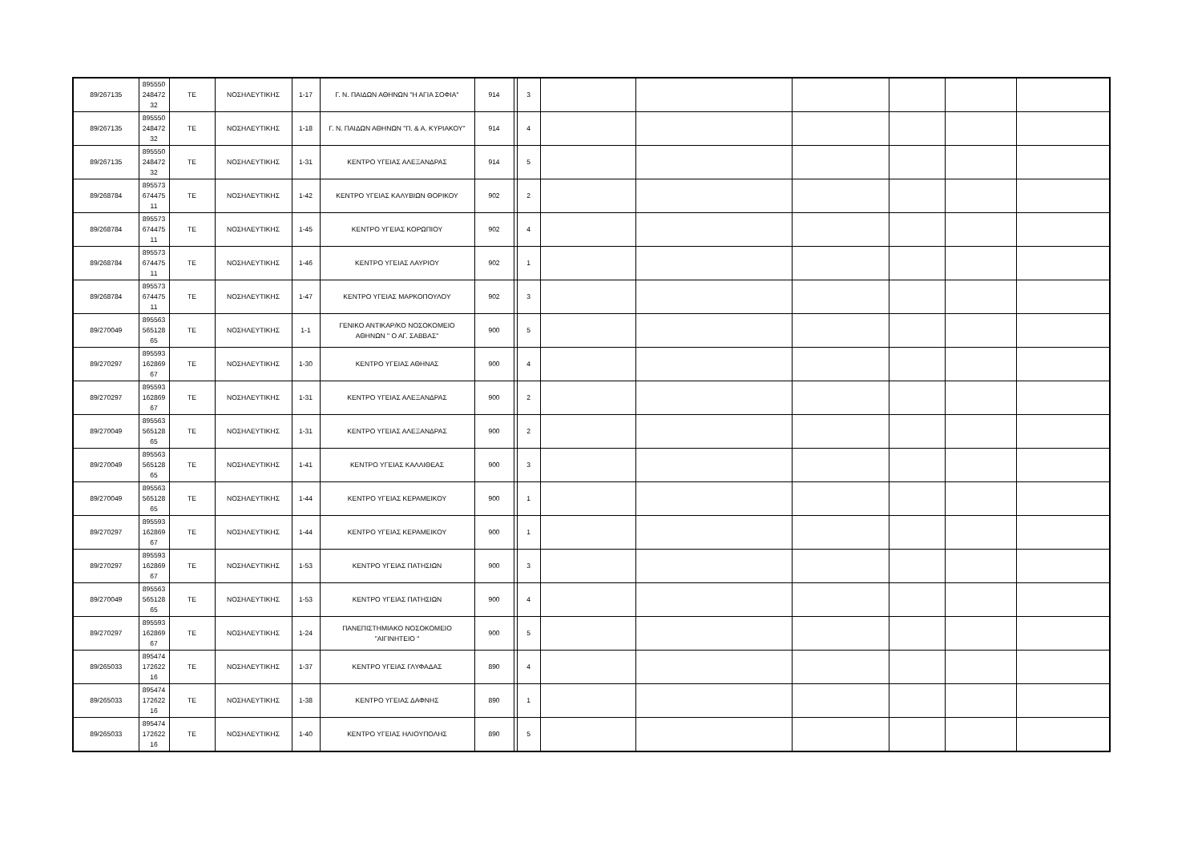| 89/267135 | 895550 248472 32 | ΤΕ | ΝΟΣΗΛΕΥΤΙΚΗΣ | 1-17 | Γ. Ν. ΠΑΙΔΩΝ ΑΘΗΝΩΝ "Η ΑΓΙΑ ΣΟΦΙΑ" | 914 | | 3 | | | | | | |
| 89/267135 | 895550 248472 32 | ΤΕ | ΝΟΣΗΛΕΥΤΙΚΗΣ | 1-18 | Γ. Ν. ΠΑΙΔΩΝ ΑΘΗΝΩΝ "Π. & Α. ΚΥΡΙΑΚΟΥ" | 914 | | 4 | | | | | | |
| 89/267135 | 895550 248472 32 | ΤΕ | ΝΟΣΗΛΕΥΤΙΚΗΣ | 1-31 | ΚΕΝΤΡΟ ΥΓΕΙΑΣ ΑΛΕΞΑΝΔΡΑΣ | 914 | | 5 | | | | | | |
| 89/268784 | 895573 674475 11 | ΤΕ | ΝΟΣΗΛΕΥΤΙΚΗΣ | 1-42 | ΚΕΝΤΡΟ ΥΓΕΙΑΣ ΚΑΛΥΒΙΩΝ ΘΟΡΙΚΟΥ | 902 | | 2 | | | | | | |
| 89/268784 | 895573 674475 11 | ΤΕ | ΝΟΣΗΛΕΥΤΙΚΗΣ | 1-45 | ΚΕΝΤΡΟ ΥΓΕΙΑΣ ΚΟΡΩΠΙΟΥ | 902 | | 4 | | | | | | |
| 89/268784 | 895573 674475 11 | ΤΕ | ΝΟΣΗΛΕΥΤΙΚΗΣ | 1-46 | ΚΕΝΤΡΟ ΥΓΕΙΑΣ ΛΑΥΡΙΟΥ | 902 | | 1 | | | | | | |
| 89/268784 | 895573 674475 11 | ΤΕ | ΝΟΣΗΛΕΥΤΙΚΗΣ | 1-47 | ΚΕΝΤΡΟ ΥΓΕΙΑΣ ΜΑΡΚΟΠΟΥΛΟΥ | 902 | | 3 | | | | | | |
| 89/270049 | 895563 565128 65 | ΤΕ | ΝΟΣΗΛΕΥΤΙΚΗΣ | 1-1 | ΓΕΝΙΚΟ ΑΝΤΙΚΑΡ/ΚΟ ΝΟΣΟΚΟΜΕΙΟ ΑΘΗΝΩΝ " Ο ΑΓ. ΣΑΒΒΑΣ" | 900 | | 5 | | | | | | |
| 89/270297 | 895593 162869 67 | ΤΕ | ΝΟΣΗΛΕΥΤΙΚΗΣ | 1-30 | ΚΕΝΤΡΟ ΥΓΕΙΑΣ ΑΘΗΝΑΣ | 900 | | 4 | | | | | | |
| 89/270297 | 895593 162869 67 | ΤΕ | ΝΟΣΗΛΕΥΤΙΚΗΣ | 1-31 | ΚΕΝΤΡΟ ΥΓΕΙΑΣ ΑΛΕΞΑΝΔΡΑΣ | 900 | | 2 | | | | | | |
| 89/270049 | 895563 565128 65 | ΤΕ | ΝΟΣΗΛΕΥΤΙΚΗΣ | 1-31 | ΚΕΝΤΡΟ ΥΓΕΙΑΣ ΑΛΕΞΑΝΔΡΑΣ | 900 | | 2 | | | | | | |
| 89/270049 | 895563 565128 65 | ΤΕ | ΝΟΣΗΛΕΥΤΙΚΗΣ | 1-41 | ΚΕΝΤΡΟ ΥΓΕΙΑΣ ΚΑΛΛΙΘΕΑΣ | 900 | | 3 | | | | | | |
| 89/270049 | 895563 565128 65 | ΤΕ | ΝΟΣΗΛΕΥΤΙΚΗΣ | 1-44 | ΚΕΝΤΡΟ ΥΓΕΙΑΣ ΚΕΡΑΜΕΙΚΟΥ | 900 | | 1 | | | | | | |
| 89/270297 | 895593 162869 67 | ΤΕ | ΝΟΣΗΛΕΥΤΙΚΗΣ | 1-44 | ΚΕΝΤΡΟ ΥΓΕΙΑΣ ΚΕΡΑΜΕΙΚΟΥ | 900 | | 1 | | | | | | |
| 89/270297 | 895593 162869 67 | ΤΕ | ΝΟΣΗΛΕΥΤΙΚΗΣ | 1-53 | ΚΕΝΤΡΟ ΥΓΕΙΑΣ ΠΑΤΗΣΙΩΝ | 900 | | 3 | | | | | | |
| 89/270049 | 895563 565128 65 | ΤΕ | ΝΟΣΗΛΕΥΤΙΚΗΣ | 1-53 | ΚΕΝΤΡΟ ΥΓΕΙΑΣ ΠΑΤΗΣΙΩΝ | 900 | | 4 | | | | | | |
| 89/270297 | 895593 162869 67 | ΤΕ | ΝΟΣΗΛΕΥΤΙΚΗΣ | 1-24 | ΠΑΝΕΠΙΣΤΗΜΙΑΚΟ ΝΟΣΟΚΟΜΕΙΟ "ΑΙΓΙΝΗΤΕΙΟ " | 900 | | 5 | | | | | | |
| 89/265033 | 895474 172622 16 | ΤΕ | ΝΟΣΗΛΕΥΤΙΚΗΣ | 1-37 | ΚΕΝΤΡΟ ΥΓΕΙΑΣ ΓΛΥΦΑΔΑΣ | 890 | | 4 | | | | | | |
| 89/265033 | 895474 172622 16 | ΤΕ | ΝΟΣΗΛΕΥΤΙΚΗΣ | 1-38 | ΚΕΝΤΡΟ ΥΓΕΙΑΣ ΔΑΦΝΗΣ | 890 | | 1 | | | | | | |
| 89/265033 | 895474 172622 16 | ΤΕ | ΝΟΣΗΛΕΥΤΙΚΗΣ | 1-40 | ΚΕΝΤΡΟ ΥΓΕΙΑΣ ΗΛΙΟΥΠΟΛΗΣ | 890 | | 5 | | | | | | |